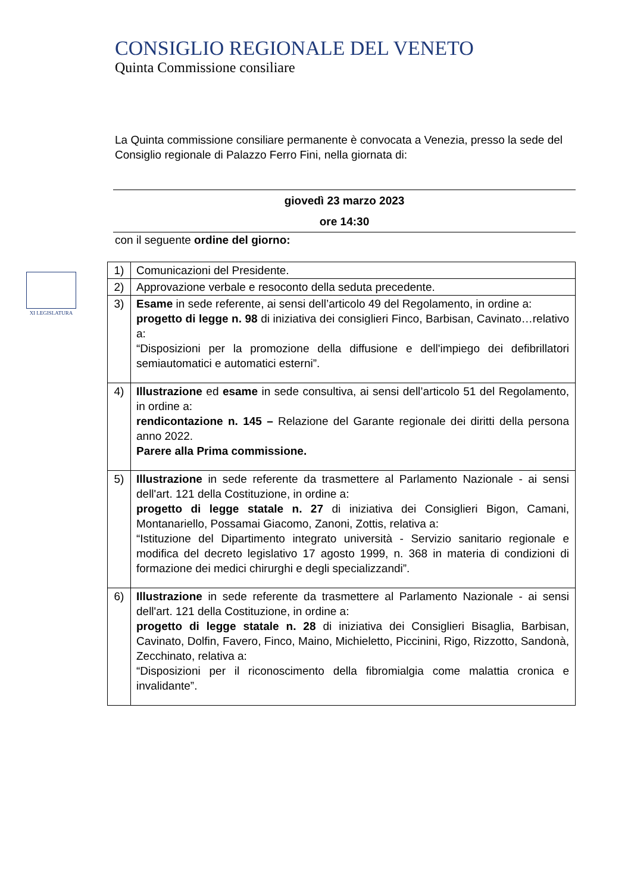XI LEGISLATURA
CONSIGLIO REGIONALE DEL VENETO
Quinta Commissione consiliare
La Quinta commissione consiliare permanente è convocata a Venezia, presso la sede del Consiglio regionale di Palazzo Ferro Fini, nella giornata di:
giovedì 23 marzo 2023
ore 14:30
con il seguente ordine del giorno:
| 1) | Comunicazioni del Presidente. |
| 2) | Approvazione verbale e resoconto della seduta precedente. |
| 3) | Esame in sede referente, ai sensi dell’articolo 49 del Regolamento, in ordine a: progetto di legge n. 98 di iniziativa dei consiglieri Finco, Barbisan, Cavinato…relativo a: “Disposizioni per la promozione della diffusione e dell'impiego dei defibrillatori semiautomatici e automatici esterni”. |
| 4) | Illustrazione ed esame in sede consultiva, ai sensi dell’articolo 51 del Regolamento, in ordine a: rendicontazione n. 145 – Relazione del Garante regionale dei diritti della persona anno 2022. Parere alla Prima commissione. |
| 5) | Illustrazione in sede referente da trasmettere al Parlamento Nazionale - ai sensi dell'art. 121 della Costituzione, in ordine a: progetto di legge statale n. 27 di iniziativa dei Consiglieri Bigon, Camani, Montanariello, Possamai Giacomo, Zanoni, Zottis, relativa a: “Istituzione del Dipartimento integrato università - Servizio sanitario regionale e modifica del decreto legislativo 17 agosto 1999, n. 368 in materia di condizioni di formazione dei medici chirurghi e degli specializzandi”. |
| 6) | Illustrazione in sede referente da trasmettere al Parlamento Nazionale - ai sensi dell'art. 121 della Costituzione, in ordine a: progetto di legge statale n. 28 di iniziativa dei Consiglieri Bisaglia, Barbisan, Cavinato, Dolfin, Favero, Finco, Maino, Michieletto, Piccinini, Rigo, Rizzotto, Sandonà, Zecchinato, relativa a: “Disposizioni per il riconoscimento della fibromialgia come malattia cronica e invalidante”. |